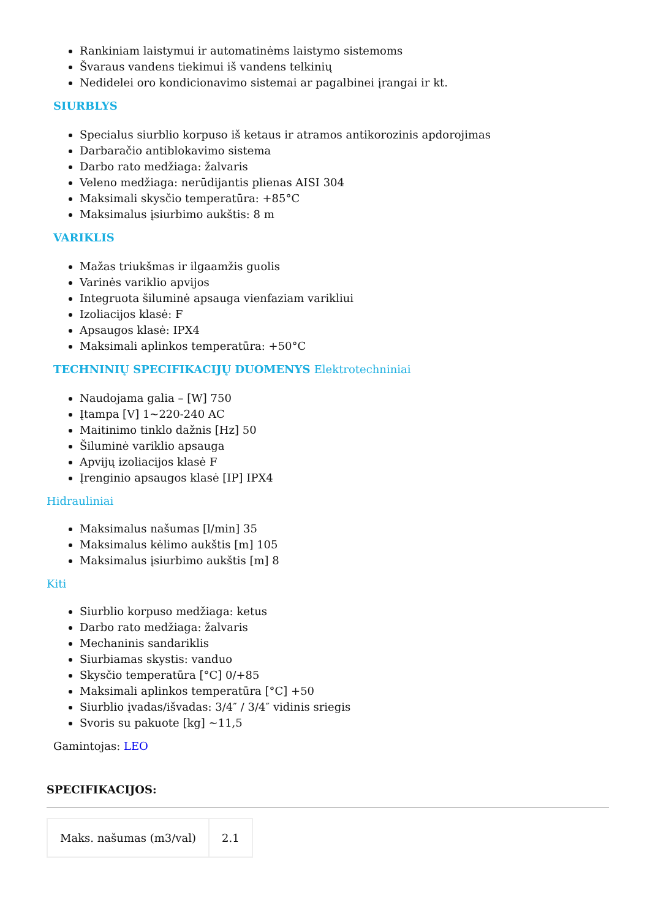Rankiniam laistymui ir automatinėms laistymo sistemoms
Švaraus vandens tiekimui iš vandens telkinių
Nedidelei oro kondicionavimo sistemai ar pagalbinei įrangai ir kt.
SIURBLYS
Specialus siurblio korpuso iš ketaus ir atramos antikorozinis apdorojimas
Darbaračio antiblokavimo sistema
Darbo rato medžiaga: žalvaris
Veleno medžiaga: nerūdijantis plienas AISI 304
Maksimali skysčio temperatūra: +85°C
Maksimalus įsiurbimo aukštis: 8 m
VARIKLIS
Mažas triukšmas ir ilgaamžis guolis
Varinės variklio apvijos
Integruota šiluminė apsauga vienfaziam varikliui
Izoliacijos klasė: F
Apsaugos klasė: IPX4
Maksimali aplinkos temperatūra: +50°C
TECHNINIŲ SPECIFIKACIJŲ DUOMENYS Elektrotechniniai
Naudojama galia – [W] 750
Įtampa [V] 1~220-240 AC
Maitinimo tinklo dažnis [Hz] 50
Šiluminė variklio apsauga
Apvijų izoliacijos klasė F
Įrenginio apsaugos klasė [IP] IPX4
Hidrauliniai
Maksimalus našumas [l/min] 35
Maksimalus kėlimo aukštis [m] 105
Maksimalus įsiurbimo aukštis [m] 8
Kiti
Siurblio korpuso medžiaga: ketus
Darbo rato medžiaga: žalvaris
Mechaninis sandariklis
Siurbiamas skystis: vanduo
Skysčio temperatūra [°C] 0/+85
Maksimali aplinkos temperatūra [°C] +50
Siurblio įvadas/išvadas: 3/4″ / 3/4″ vidinis sriegis
Svoris su pakuote [kg] ~11,5
Gamintojas: LEO
SPECIFIKACIJOS:
| Maks. našumas (m3/val) | 2.1 |